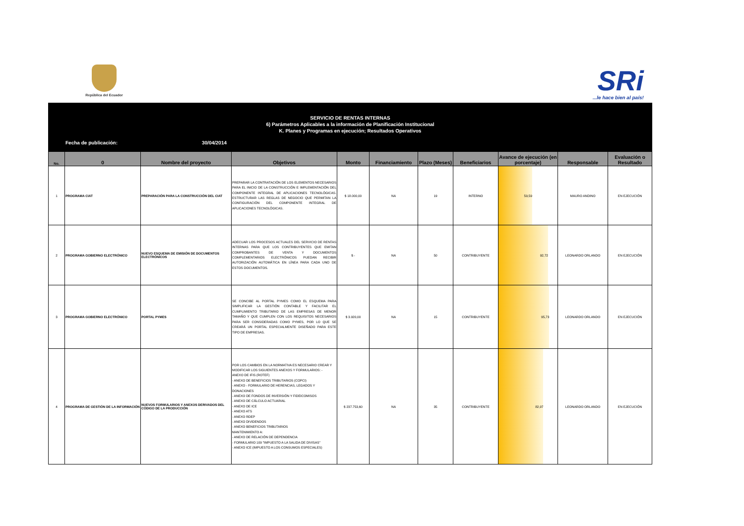República del Ecuador
SRi
...le hace bien al país!
SERVICIO DE RENTAS INTERNAS
6) Parámetros Aplicables a la información de Planificación Institucional
K. Planes y Programas en ejecución; Resultados Operativos
Fecha de publicación: 30/04/2014
| No. | 0 | Nombre del proyecto | Objetivos | Monto | Financiamiento | Plazo (Meses) | Beneficiarios | Avance de ejecución (en porcentaje) | Responsable | Evaluación o Resultado |
| --- | --- | --- | --- | --- | --- | --- | --- | --- | --- | --- |
| 1 | PROGRAMA CIAT | PREPARACIÓN PARA LA CONSTRUCCIÓN DEL CIAT | PREPARAR LA CONTRATACIÓN DE LOS ELEMENTOS NECESARIOS PARA EL INICIO DE LA CONSTRUCCIÓN E IMPLEMENTACIÓN DEL COMPONENTE INTEGRAL DE APLICACIONES TECNOLÓGICAS. ESTRUCTURAR LAS REGLAS DE NEGOCIO QUE PERMITAN LA CONFIGURACIÓN DEL COMPONENTE INTEGRAL DE APLICACIONES TECNOLÓGICAS. | $ 18.000,00 | NA | 19 | INTERNO | 59,59 | MAURO ANDINO | EN EJECUCIÓN |
| 2 | PROGRAMA GOBIERNO ELECTRÓNICO | NUEVO ESQUEMA DE EMISIÓN DE DOCUMENTOS ELECTRÓNICOS | ADECUAR LOS PROCESOS ACTUALES DEL SERVICIO DE RENTAS INTERNAS PARA QUE LOS CONTRIBUYENTES QUE EMITAN COMPROBANTES DE VENTA Y DOCUMENTOS COMPLEMENTARIOS ELECTRÓNICOS PUEDAN RECIBIR AUTORIZACIÓN AUTOMÁTICA EN LÍNEA PARA CADA UNO DE ESTOS DOCUMENTOS. | $ - | NA | 50 | CONTRIBUYENTE | 92,72 | LEONARDO ORLANDO | EN EJECUCIÓN |
| 3 | PROGRAMA GOBIERNO ELECTRÓNICO | PORTAL PYMES | SE CONCIBE AL PORTAL PYMES COMO EL ESQUEMA PARA SIMPLIFICAR LA GESTIÓN CONTABLE Y FACILITAR EL CUMPLIMIENTO TRIBUTARIO DE LAS EMPRESAS DE MENOR TAMAÑO Y QUE CUMPLEN CON LOS REQUISITOS NECESARIOS PARA SER CONSIDERADAS COMO PYMES, POR LO QUE SE CREARÁ UN PORTAL ESPECIALMENTE DISEÑADO PARA ESTE TIPO DE EMPRESAS. | $ 3.920,00 | NA | 15 | CONTRIBUYENTE | 95,73 | LEONARDO ORLANDO | EN EJECUCIÓN |
| 4 | PROGRAMA DE GESTIÓN DE LA INFORMACIÓN | NUEVOS FORMULARIOS Y ANEXOS DERIVADOS DEL CÓDIGO DE LA PRODUCCIÓN | POR LOS CAMBIOS EN LA NORMATIVA ES NECESARIO CREAR Y MODIFICAR LOS SIGUIENTES ANEXOS Y FORMULARIOS: - ANEXO DE IFIS (ROTEF) - ANEXO DE BENEFICIOS TRIBUTARIOS (COPCI) - ANEXO - FORMULARIO DE HERENCIAS, LEGADOS Y DONACIONES - ANEXO DE FONDOS DE INVERSIÓN Y FIDEICOMISOS - ANEXO DE CÁLCULO ACTUARIAL - ANEXO DE ICE - ANEXO ATS - ANEXO RDEP - ANEXO DIVIDENDOS - ANEXO BENEFICIOS TRIBUTARIOS MANTENIMIENTO A: - ANEXO DE RELACIÓN DE DEPENDENCIA - FORMULARIO 109 "IMPUESTO A LA SALIDA DE DIVISAS" - ANEXO ICE (IMPUESTO A LOS CONSUMOS ESPECIALES) | $ 237.753,60 | NA | 35 | CONTRIBUYENTE | 82,97 | LEONARDO ORLANDO | EN EJECUCIÓN |